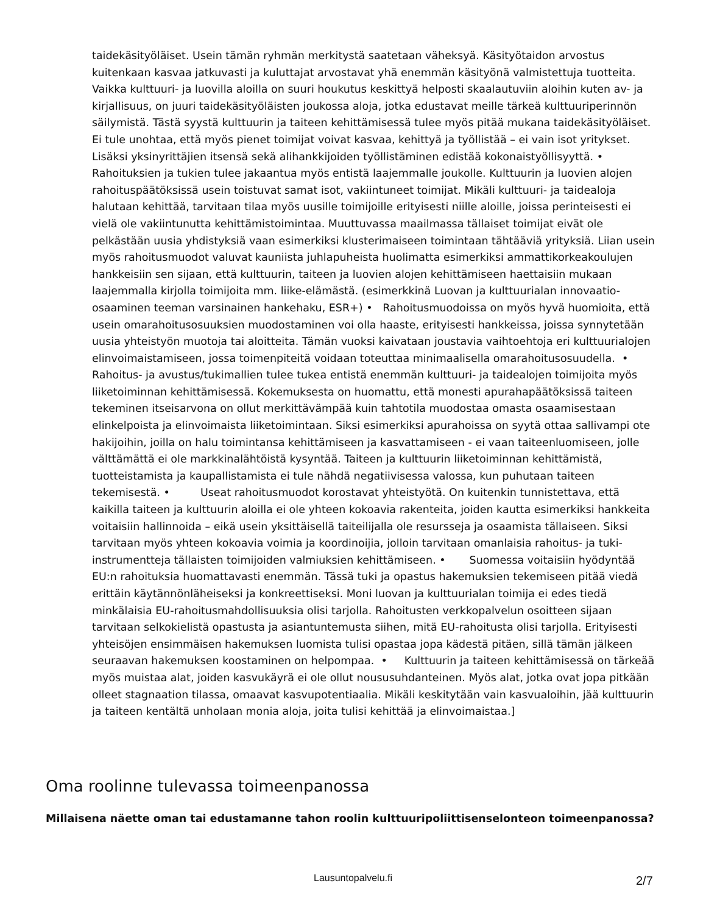taidekäsityöläiset. Usein tämän ryhmän merkitystä saatetaan väheksyä. Käsityötaidon arvostus kuitenkaan kasvaa jatkuvasti ja kuluttajat arvostavat yhä enemmän käsityönä valmistettuja tuotteita. Vaikka kulttuuri- ja luovilla aloilla on suuri houkutus keskittyä helposti skaalautuviin aloihin kuten av- ja kirjallisuus, on juuri taidekäsityöläisten joukossa aloja, jotka edustavat meille tärkeä kulttuuriperinnön säilymistä. Tästä syystä kulttuurin ja taiteen kehittämisessä tulee myös pitää mukana taidekäsityöläiset. Ei tule unohtaa, että myös pienet toimijat voivat kasvaa, kehittyä ja työllistää – ei vain isot yritykset. Lisäksi yksinyrittäjien itsensä sekä alihankkijoiden työllistäminen edistää kokonaistyöllisyyttä. • Rahoituksien ja tukien tulee jakaantua myös entistä laajemmalle joukolle. Kulttuurin ja luovien alojen rahoituspäätöksissä usein toistuvat samat isot, vakiintuneet toimijat. Mikäli kulttuuri- ja taidealoja halutaan kehittää, tarvitaan tilaa myös uusille toimijoille erityisesti niille aloille, joissa perinteisesti ei vielä ole vakiintunutta kehittämistoimintaa. Muuttuvassa maailmassa tällaiset toimijat eivät ole pelkästään uusia yhdistyksiä vaan esimerkiksi klusterimaiseen toimintaan tähtääviä yrityksiä. Liian usein myös rahoitusmuodot valuvat kauniista juhlapuheista huolimatta esimerkiksi ammattikorkeakoulujen hankkeisiin sen sijaan, että kulttuurin, taiteen ja luovien alojen kehittämiseen haettaisiin mukaan laajemmalla kirjolla toimijoita mm. liike-elämästä. (esimerkkinä Luovan ja kulttuurialan innovaatio-osaaminen teeman varsinainen hankehaku, ESR+) • Rahoitusmuodoissa on myös hyvä huomioita, että usein omarahoitusosuuksien muodostaminen voi olla haaste, erityisesti hankkeissa, joissa synnytetään uusia yhteistyön muotoja tai aloitteita. Tämän vuoksi kaivataan joustavia vaihtoehtoja eri kulttuurialojen elinvoimaistamiseen, jossa toimenpiteitä voidaan toteuttaa minimaalisella omarahoitusosuudella. • Rahoitus- ja avustus/tukimallien tulee tukea entistä enemmän kulttuuri- ja taidealojen toimijoita myös liiketoiminnan kehittämisessä. Kokemuksesta on huomattu, että monesti apurahapäätöksissä taiteen tekeminen itseisarvona on ollut merkittävämpää kuin tahtotila muodostaa omasta osaamisestaan elinkelpoista ja elinvoimaista liiketoimintaan. Siksi esimerkiksi apurahoissa on syytä ottaa sallivampi ote hakijoihin, joilla on halu toimintansa kehittämiseen ja kasvattamiseen - ei vaan taiteenluomiseen, jolle välttämättä ei ole markkinalähtöistä kysyntää. Taiteen ja kulttuurin liiketoiminnan kehittämistä, tuotteistamista ja kaupallistamista ei tule nähdä negatiivisessa valossa, kun puhutaan taiteen tekemisestä. • Useat rahoitusmuodot korostavat yhteistyötä. On kuitenkin tunnistettava, että kaikilla taiteen ja kulttuurin aloilla ei ole yhteen kokoavia rakenteita, joiden kautta esimerkiksi hankkeita voitaisiin hallinnoida – eikä usein yksittäisellä taiteilijalla ole resursseja ja osaamista tällaiseen. Siksi tarvitaan myös yhteen kokoavia voimia ja koordinoijia, jolloin tarvitaan omanlaisia rahoitus- ja tuki-instrumentteja tällaisten toimijoiden valmiuksien kehittämiseen. • Suomessa voitaisiin hyödyntää EU:n rahoituksia huomattavasti enemmän. Tässä tuki ja opastus hakemuksien tekemiseen pitää viedä erittäin käytännönläheiseksi ja konkreettiseksi. Moni luovan ja kulttuurialan toimija ei edes tiedä minkälaisia EU-rahoitusmahdollisuuksia olisi tarjolla. Rahoitusten verkkopalvelun osoitteen sijaan tarvitaan selkokielistä opastusta ja asiantuntemusta siihen, mitä EU-rahoitusta olisi tarjolla. Erityisesti yhteisöjen ensimmäisen hakemuksen luomista tulisi opastaa jopa kädestä pitäen, sillä tämän jälkeen seuraavan hakemuksen koostaminen on helpompaa. • Kulttuurin ja taiteen kehittämisessä on tärkeää myös muistaa alat, joiden kasvukäyrä ei ole ollut noususuhdanteinen. Myös alat, jotka ovat jopa pitkään olleet stagnaation tilassa, omaavat kasvupotentiaalia. Mikäli keskitytään vain kasvualoihin, jää kulttuurin ja taiteen kentältä unholaan monia aloja, joita tulisi kehittää ja elinvoimaistaa.]
Oma roolinne tulevassa toimeenpanossa
Millaisena näette oman tai edustamanne tahon roolin kulttuuripoliittisenselonteon toimeenpanossa?
Lausuntopalvelu.fi 2/7